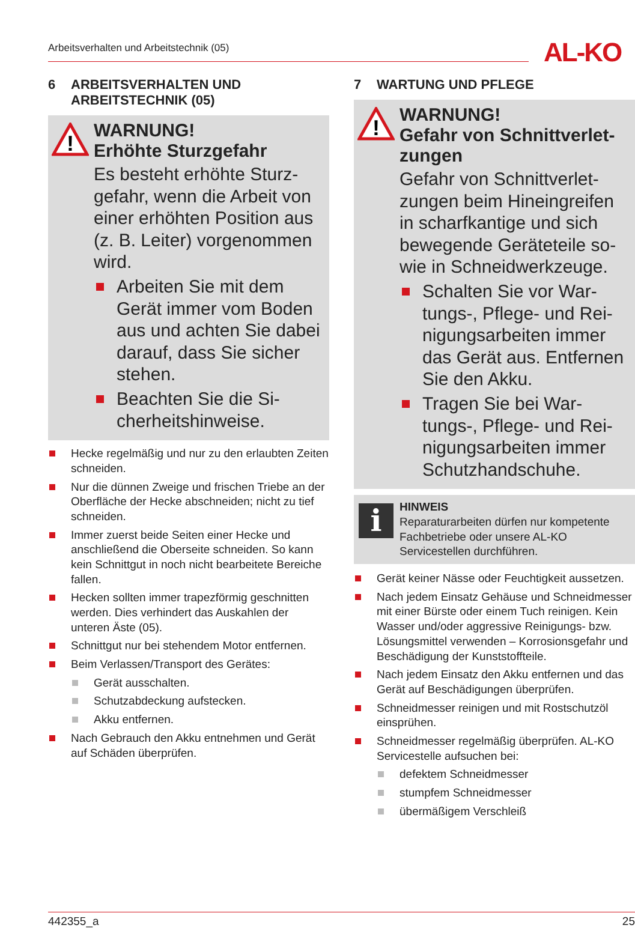Arbeitsverhalten und Arbeitstechnik (05) AL-KO
6 ARBEITSVERHALTEN UND ARBEITSTECHNIK (05)
!
WARNUNG!
Erhöhte Sturzgefahr
Es besteht erhöhte Sturz­gefahr, wenn die Arbeit von einer erhöhten Positi­on aus (z. B. Leiter) vorge­nommen wird.
Arbeiten Sie mit dem Gerät immer vom Bo­den aus und achten Sie dabei darauf, dass Sie sicher stehen.
Beachten Sie die Si­cherheitshinweise.
Hecke regelmäßig und nur zu den erlaubten Zeiten schneiden.
Nur die dünnen Zweige und frischen Triebe an der Oberfläche der Hecke abschneiden; nicht zu tief schneiden.
Immer zuerst beide Seiten einer Hecke und anschließend die Oberseite schneiden. So kann kein Schnittgut in noch nicht bearbeitete Bereiche fallen.
Hecken sollten immer trapezförmig geschnit­ten werden. Dies verhindert das Auskahlen der unteren Äste (05).
Schnittgut nur bei stehendem Motor entfer­nen.
Beim Verlassen/Transport des Gerätes:
Gerät ausschalten.
Schutzabdeckung aufstecken.
Akku entfernen.
Nach Gebrauch den Akku entnehmen und Gerät auf Schäden überprüfen.
7 WARTUNG UND PFLEGE
!
WARNUNG!
Gefahr von Schnittverlet­zungen
Gefahr von Schnittverlet­zungen beim Hineingreifen in scharfkantige und sich bewegende Geräteteile so­wie in Schneidwerkzeuge.
Schalten Sie vor War­tungs-, Pflege- und Rei­nigungsarbeiten immer das Gerät aus. Entfer­nen Sie den Akku.
Tragen Sie bei War­tungs-, Pflege- und Rei­nigungsarbeiten immer Schutzhandschuhe.
i
HINWEIS
Reparaturarbeiten dürfen nur kompe­tente Fachbetriebe oder unsere AL-KO Servicestellen durchführen.
Gerät keiner Nässe oder Feuchtigkeit ausset­zen.
Nach jedem Einsatz Gehäuse und Schneid­messer mit einer Bürste oder einem Tuch rei­nigen. Kein Wasser und/oder aggressive Rei­nigungs- bzw. Lösungsmittel verwenden – Korrosionsgefahr und Beschädigung der Kunststoffteile.
Nach jedem Einsatz den Akku entfernen und das Gerät auf Beschädigungen überprüfen.
Schneidmesser reinigen und mit Rostschutz­öl einsprühen.
Schneidmesser regelmäßig überprüfen. AL-KO Servicestelle aufsuchen bei:
defektem Schneidmesser
stumpfem Schneidmesser
übermäßigem Verschleiß
442355_a 25